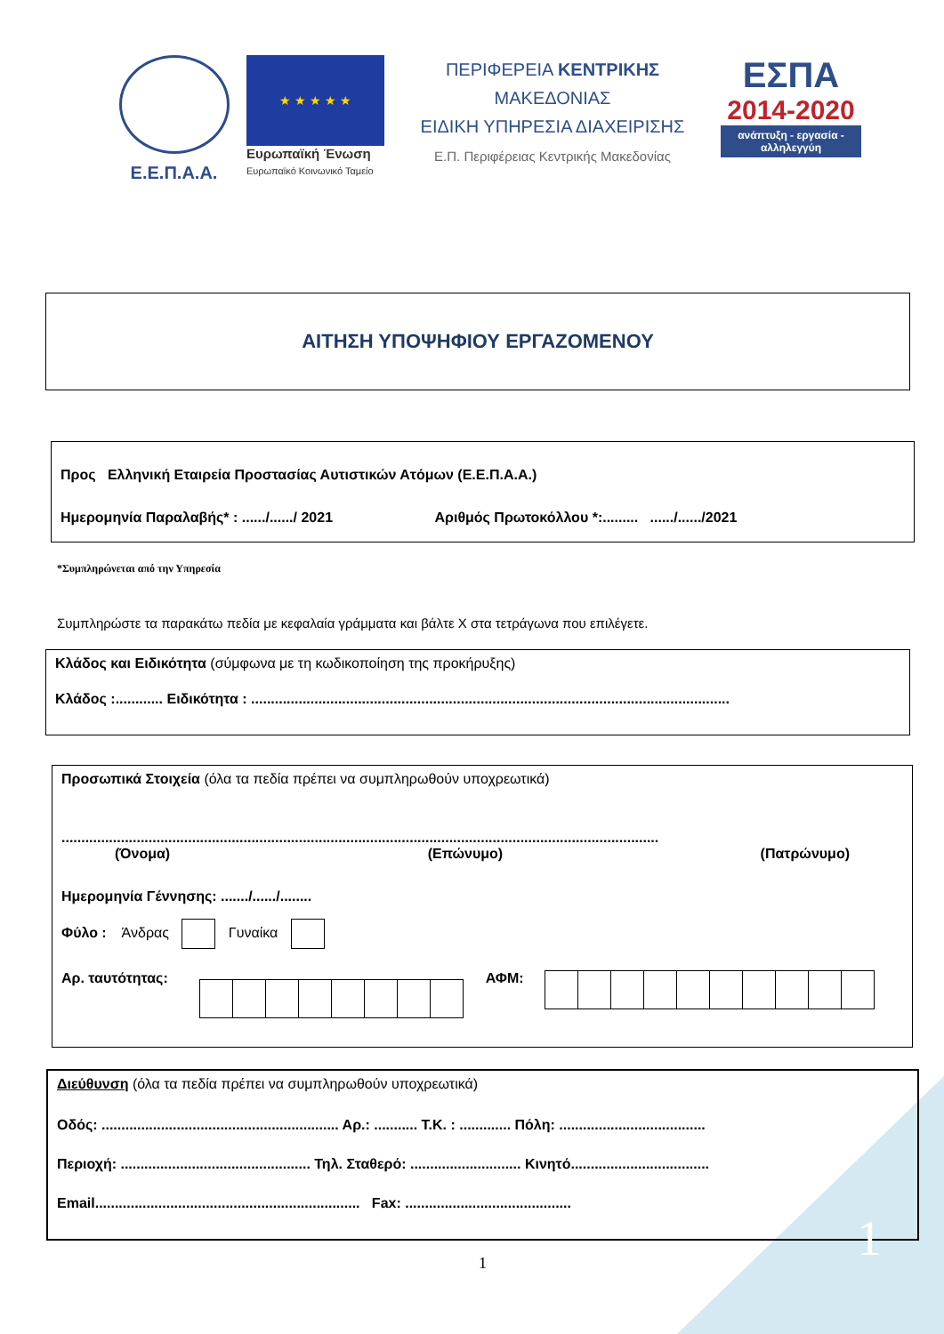Ε.Ε.Π.Α.Α.
★ ★ ★ ★ ★
Ευρωπαϊκή Ένωση
Ευρωπαϊκό Κοινωνικό Ταμείο
ΠΕΡΙΦΕΡΕΙΑ ΚΕΝΤΡΙΚΗΣ ΜΑΚΕΔΟΝΙΑΣ
ΕΙΔΙΚΗ ΥΠΗΡΕΣΙΑ ΔΙΑΧΕΙΡΙΣΗΣ
Ε.Π. Περιφέρειας Κεντρικής Μακεδονίας
ΕΣΠΑ
2014-2020
ανάπτυξη - εργασία - αλληλεγγύη
ΑΙΤΗΣΗ ΥΠΟΨΗΦΙΟΥ ΕΡΓΑΖΟΜΕΝΟΥ
Προς Ελληνική Εταιρεία Προστασίας Αυτιστικών Ατόμων (Ε.Ε.Π.Α.Α.)
Ημερομηνία Παραλαβής* : ....../....../ 2021 Αριθμός Πρωτοκόλλου *:......... ....../....../2021
*Συμπληρώνεται από την Υπηρεσία
Συμπληρώστε τα παρακάτω πεδία με κεφαλαία γράμματα και βάλτε Χ στα τετράγωνα που επιλέγετε.
Κλάδος και Ειδικότητα (σύμφωνα με τη κωδικοποίηση της προκήρυξης)
Κλάδος :............ Ειδικότητα : .........................................................................................................................
Προσωπικά Στοιχεία (όλα τα πεδία πρέπει να συμπληρωθούν υποχρεωτικά)
.......................................................................................................................................................
(Όνομα) (Επώνυμο) (Πατρώνυμο)
Ημερομηνία Γέννησης: ......./....../........
Φύλο : Άνδρας Γυναίκα
Αρ. ταυτότητας: ΑΦΜ:
Διεύθυνση (όλα τα πεδία πρέπει να συμπληρωθούν υποχρεωτικά)
Οδός: ............................................................ Αρ.: ........... Τ.Κ. : ............. Πόλη: .....................................
Περιοχή: ................................................ Τηλ. Σταθερό: ............................ Κινητό...................................
Email................................................................... Fax: ..........................................
1 1